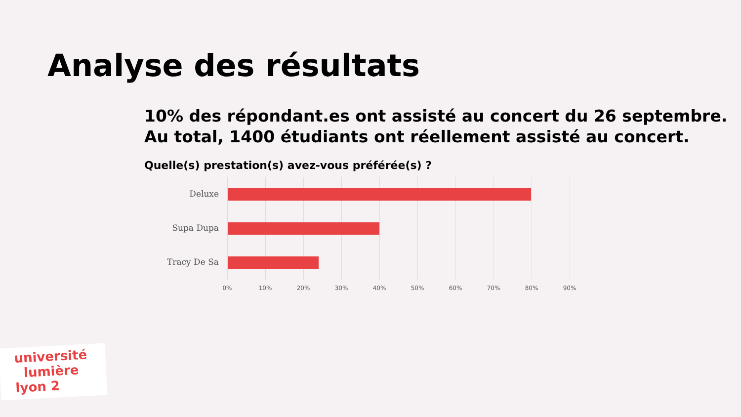Analyse des résultats
10% des répondant.es ont assisté au concert du 26 septembre.
Au total, 1400 étudiants ont réellement assisté au concert.
Quelle(s) prestation(s) avez-vous préférée(s) ?
Deluxe
Supa Dupa
Tracy De Sa
0% 10% 20% 30% 40% 50% 60% 70% 80% 90%
université
lumière
lyon 2